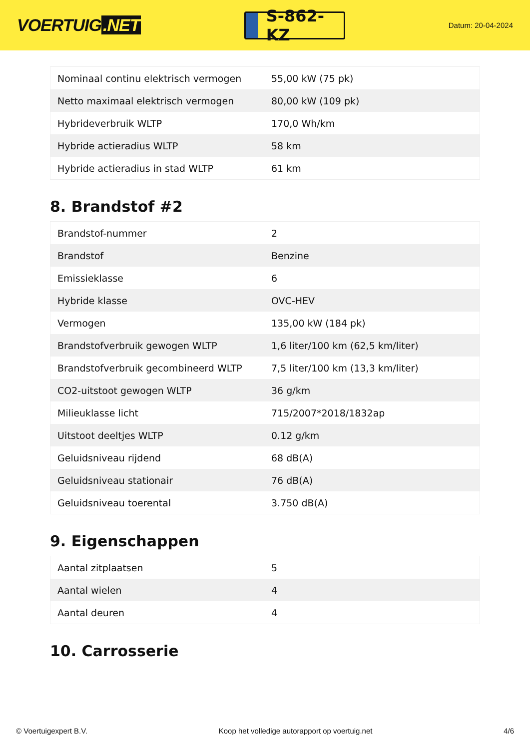VOERTUIG.NET
S-862-KZ
Datum: 20-04-2024
| Nominaal continu elektrisch vermogen | 55,00 kW (75 pk) |
| Netto maximaal elektrisch vermogen | 80,00 kW (109 pk) |
| Hybrideverbruik WLTP | 170,0 Wh/km |
| Hybride actieradius WLTP | 58 km |
| Hybride actieradius in stad WLTP | 61 km |
8. Brandstof #2
| Brandstof-nummer | 2 |
| Brandstof | Benzine |
| Emissieklasse | 6 |
| Hybride klasse | OVC-HEV |
| Vermogen | 135,00 kW (184 pk) |
| Brandstofverbruik gewogen WLTP | 1,6 liter/100 km (62,5 km/liter) |
| Brandstofverbruik gecombineerd WLTP | 7,5 liter/100 km (13,3 km/liter) |
| CO2-uitstoot gewogen WLTP | 36 g/km |
| Milieuklasse licht | 715/2007*2018/1832ap |
| Uitstoot deeltjes WLTP | 0.12 g/km |
| Geluidsniveau rijdend | 68 dB(A) |
| Geluidsniveau stationair | 76 dB(A) |
| Geluidsniveau toerental | 3.750 dB(A) |
9. Eigenschappen
| Aantal zitplaatsen | 5 |
| Aantal wielen | 4 |
| Aantal deuren | 4 |
10. Carrosserie
© Voertuigexpert B.V. Koop het volledige autorapport op voertuig.net 4/6